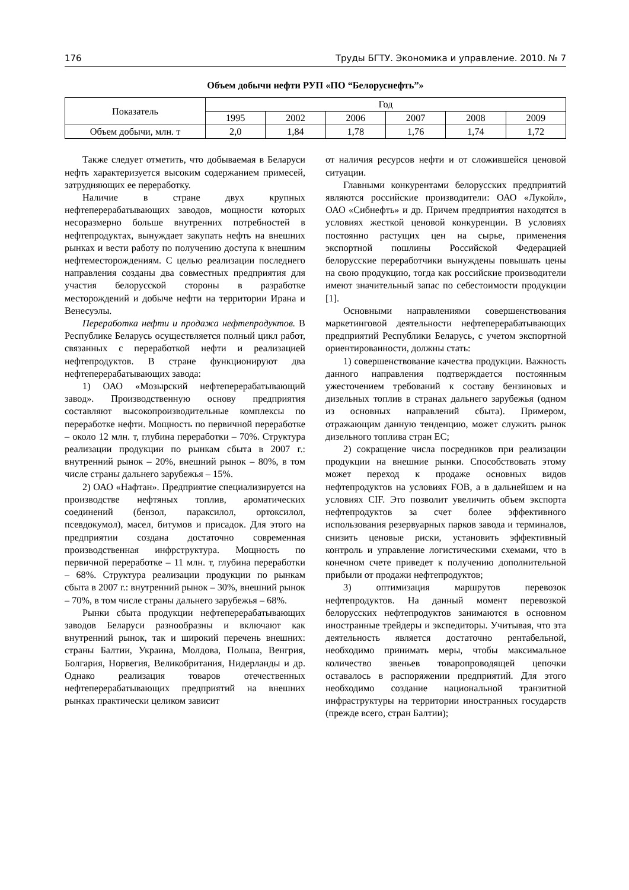176 Труды БГТУ. Экономика и управление. 2010. № 7
Объем добычи нефти РУП «ПО “Белоруснефть”»
| Показатель | Год | | | | | |
| --- | --- | --- | --- | --- | --- | --- |
| | 1995 | 2002 | 2006 | 2007 | 2008 | 2009 |
| Объем добычи, млн. т | 2,0 | 1,84 | 1,78 | 1,76 | 1,74 | 1,72 |
Также следует отметить, что добываемая в Беларуси нефть характеризуется высоким содержанием примесей, затрудняющих ее переработку.
Наличие в стране двух крупных нефтеперерабатывающих заводов, мощности которых несоразмерно больше внутренних потребностей в нефтепродуктах, вынуждает закупать нефть на внешних рынках и вести работу по получению доступа к внешним нефтеместорождениям. С целью реализации последнего направления созданы два совместных предприятия для участия белорусской стороны в разработке месторождений и добыче нефти на территории Ирана и Венесуэлы.
Переработка нефти и продажа нефтепродуктов. В Республике Беларусь осуществляется полный цикл работ, связанных с переработкой нефти и реализацией нефтепродуктов. В стране функционируют два нефтеперерабатывающих завода:
1) ОАО «Мозырский нефтеперерабатывающий завод». Производственную основу предприятия составляют высокопроизводительные комплексы по переработке нефти. Мощность по первичной переработке – около 12 млн. т, глубина переработки – 70%. Структура реализации продукции по рынкам сбыта в 2007 г.: внутренний рынок – 20%, внешний рынок – 80%, в том числе страны дальнего зарубежья – 15%.
2) ОАО «Нафтан». Предприятие специализируется на производстве нефтяных топлив, ароматических соединений (бензол, параксилол, ортоксилол, псевдокумол), масел, битумов и присадок. Для этого на предприятии создана достаточно современная производственная инфрструктура. Мощность по первичной переработке – 11 млн. т, глубина переработки – 68%. Структура реализации продукции по рынкам сбыта в 2007 г.: внутренний рынок – 30%, внешний рынок – 70%, в том числе страны дальнего зарубежья – 68%.
Рынки сбыта продукции нефтеперерабатывающих заводов Беларуси разнообразны и включают как внутренний рынок, так и широкий перечень внешних: страны Балтии, Украина, Молдова, Польша, Венгрия, Болгария, Норвегия, Великобритания, Нидерланды и др. Однако реализация товаров отечественных нефтеперерабатывающих предприятий на внешних рынках практически целиком зависит
от наличия ресурсов нефти и от сложившейся ценовой ситуации.
Главными конкурентами белорусских предприятий являются российские производители: ОАО «Лукойл», ОАО «Сибнефть» и др. Причем предприятия находятся в условиях жесткой ценовой конкуренции. В условиях постоянно растущих цен на сырье, применения экспортной пошлины Российской Федерацией белорусские переработчики вынуждены повышать цены на свою продукцию, тогда как российские производители имеют значительный запас по себестоимости продукции [1].
Основными направлениями совершенствования маркетинговой деятельности нефтеперерабатывающих предприятий Республики Беларусь, с учетом экспортной ориентированности, должны стать:
1) совершенствование качества продукции. Важность данного направления подтверждается постоянным ужесточением требований к составу бензиновых и дизельных топлив в странах дальнего зарубежья (одном из основных направлений сбыта). Примером, отражающим данную тенденцию, может служить рынок дизельного топлива стран ЕС;
2) сокращение числа посредников при реализации продукции на внешние рынки. Способствовать этому может переход к продаже основных видов нефтепродуктов на условиях FOB, а в дальнейшем и на условиях CIF. Это позволит увеличить объем экспорта нефтепродуктов за счет более эффективного использования резервуарных парков завода и терминалов, снизить ценовые риски, установить эффективный контроль и управление логистическими схемами, что в конечном счете приведет к получению дополнительной прибыли от продажи нефтепродуктов;
3) оптимизация маршрутов перевозок нефтепродуктов. На данный момент перевозкой белорусских нефтепродуктов занимаются в основном иностранные трейдеры и экспедиторы. Учитывая, что эта деятельность является достаточно рентабельной, необходимо принимать меры, чтобы максимальное количество звеньев товаропроводящей цепочки оставалось в распоряжении предприятий. Для этого необходимо создание национальной транзитной инфраструктуры на территории иностранных государств (прежде всего, стран Балтии);